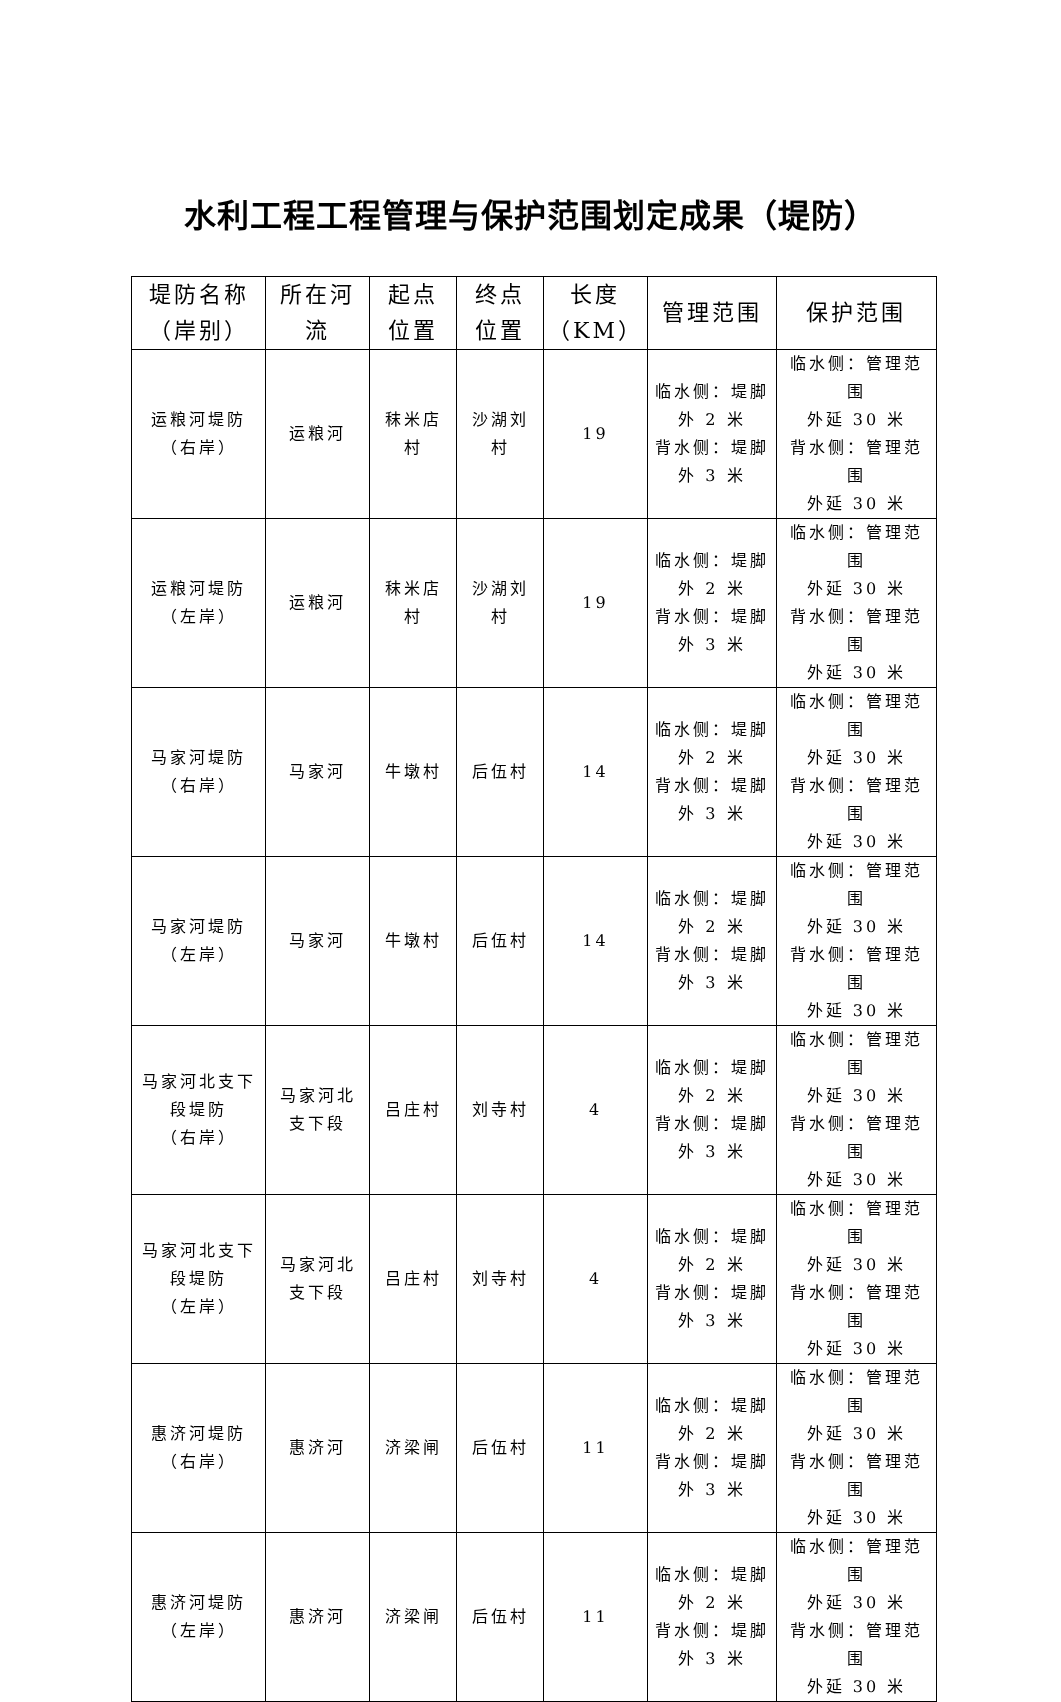水利工程工程管理与保护范围划定成果（堤防）
| 堤防名称 （岸别） | 所在河 流 | 起点 位置 | 终点 位置 | 长度 （KM） | 管理范围 | 保护范围 |
| --- | --- | --- | --- | --- | --- | --- |
| 运粮河堤防 （右岸） | 运粮河 | 秣米店 村 | 沙湖刘 村 | 19 | 临水侧：堤脚 外 2 米 背水侧：堤脚 外 3 米 | 临水侧：管理范围 外延 30 米 背水侧：管理范围 外延 30 米 |
| 运粮河堤防 （左岸） | 运粮河 | 秣米店 村 | 沙湖刘 村 | 19 | 临水侧：堤脚 外 2 米 背水侧：堤脚 外 3 米 | 临水侧：管理范围 外延 30 米 背水侧：管理范围 外延 30 米 |
| 马家河堤防 （右岸） | 马家河 | 牛墩村 | 后伍村 | 14 | 临水侧：堤脚 外 2 米 背水侧：堤脚 外 3 米 | 临水侧：管理范围 外延 30 米 背水侧：管理范围 外延 30 米 |
| 马家河堤防 （左岸） | 马家河 | 牛墩村 | 后伍村 | 14 | 临水侧：堤脚 外 2 米 背水侧：堤脚 外 3 米 | 临水侧：管理范围 外延 30 米 背水侧：管理范围 外延 30 米 |
| 马家河北支下 段堤防 （右岸） | 马家河北 支下段 | 吕庄村 | 刘寺村 | 4 | 临水侧：堤脚 外 2 米 背水侧：堤脚 外 3 米 | 临水侧：管理范围 外延 30 米 背水侧：管理范围 外延 30 米 |
| 马家河北支下 段堤防 （左岸） | 马家河北 支下段 | 吕庄村 | 刘寺村 | 4 | 临水侧：堤脚 外 2 米 背水侧：堤脚 外 3 米 | 临水侧：管理范围 外延 30 米 背水侧：管理范围 外延 30 米 |
| 惠济河堤防 （右岸） | 惠济河 | 济梁闸 | 后伍村 | 11 | 临水侧：堤脚 外 2 米 背水侧：堤脚 外 3 米 | 临水侧：管理范围 外延 30 米 背水侧：管理范围 外延 30 米 |
| 惠济河堤防 （左岸） | 惠济河 | 济梁闸 | 后伍村 | 11 | 临水侧：堤脚 外 2 米 背水侧：堤脚 外 3 米 | 临水侧：管理范围 外延 30 米 背水侧：管理范围 外延 30 米 |